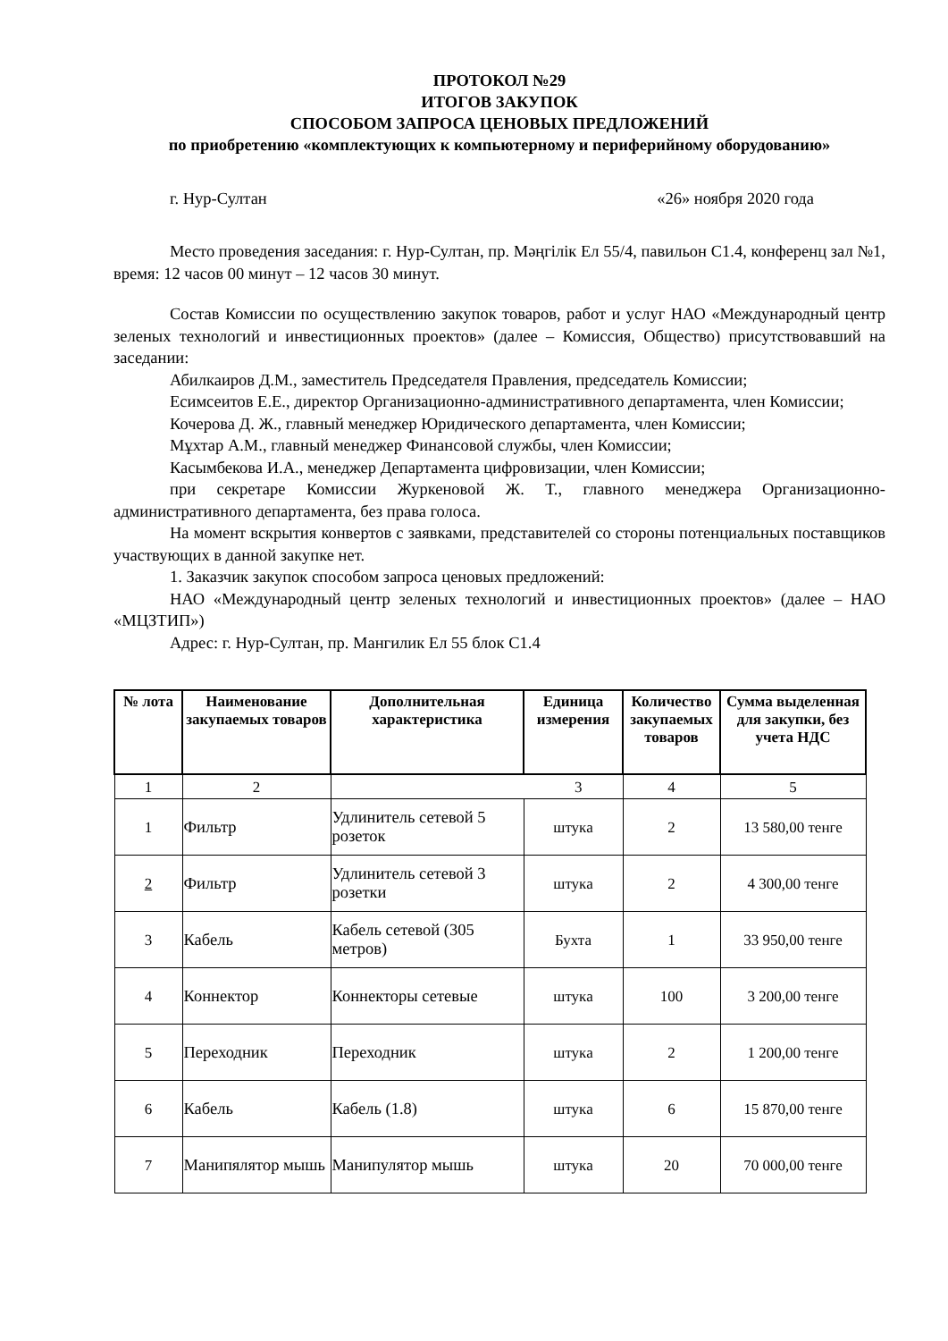ПРОТОКОЛ №29
ИТОГОВ ЗАКУПОК
СПОСОБОМ ЗАПРОСА ЦЕНОВЫХ ПРЕДЛОЖЕНИЙ
по приобретению «комплектующих к компьютерному и периферийному оборудованию»
г. Нур-Султан «26» ноября 2020 года
Место проведения заседания: г. Нур-Султан, пр. Мәңгілік Ел 55/4, павильон С1.4, конференц зал №1, время: 12 часов 00 минут – 12 часов 30 минут.
Состав Комиссии по осуществлению закупок товаров, работ и услуг НАО «Международный центр зеленых технологий и инвестиционных проектов» (далее – Комиссия, Общество) присутствовавший на заседании:
Абилкаиров Д.М., заместитель Председателя Правления, председатель Комиссии;
Есимсеитов Е.Е., директор Организационно-административного департамента, член Комиссии;
Кочерова Д. Ж., главный менеджер Юридического департамента, член Комиссии;
Мұхтар А.М., главный менеджер Финансовой службы, член Комиссии;
Касымбекова И.А., менеджер Департамента цифровизации, член Комиссии;
при секретаре Комиссии Журкеновой Ж. Т., главного менеджера Организационно-административного департамента, без права голоса.
На момент вскрытия конвертов с заявками, представителей со стороны потенциальных поставщиков участвующих в данной закупке нет.
1. Заказчик закупок способом запроса ценовых предложений:
НАО «Международный центр зеленых технологий и инвестиционных проектов» (далее – НАО «МЦЗТИП»)
Адрес: г. Нур-Султан, пр. Мангилик Ел 55 блок С1.4
| № лота | Наименование закупаемых товаров | Дополнительная характеристика | Единица измерения | Количество закупаемых товаров | Сумма выделенная для закупки, без учета НДС |
| --- | --- | --- | --- | --- | --- |
| 1 | 2 | 3 | | 4 | 5 |
| 1 | Фильтр | Удлинитель сетевой 5 розеток | штука | 2 | 13 580,00 тенге |
| 2 | Фильтр | Удлинитель сетевой 3 розетки | штука | 2 | 4 300,00 тенге |
| 3 | Кабель | Кабель сетевой (305 метров) | Бухта | 1 | 33 950,00 тенге |
| 4 | Коннектор | Коннекторы сетевые | штука | 100 | 3 200,00 тенге |
| 5 | Переходник | Переходник | штука | 2 | 1 200,00 тенге |
| 6 | Кабель | Кабель (1.8) | штука | 6 | 15 870,00 тенге |
| 7 | Манипялятор мышь | Манипулятор мышь | штука | 20 | 70 000,00 тенге |